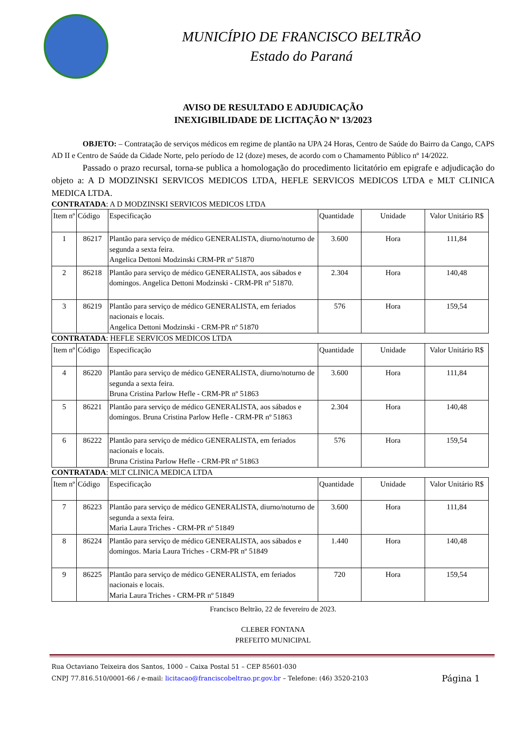MUNICÍPIO DE FRANCISCO BELTRÃO
Estado do Paraná
AVISO DE RESULTADO E ADJUDICAÇÃO
INEXIGIBILIDADE DE LICITAÇÃO Nº 13/2023
OBJETO: – Contratação de serviços médicos em regime de plantão na UPA 24 Horas, Centro de Saúde do Bairro da Cango, CAPS AD II e Centro de Saúde da Cidade Norte, pelo período de 12 (doze) meses, de acordo com o Chamamento Público nº 14/2022.
Passado o prazo recursal, torna-se publica a homologação do procedimento licitatório em epigrafe e adjudicação do objeto a: A D MODZINSKI SERVICOS MEDICOS LTDA, HEFLE SERVICOS MEDICOS LTDA e MLT CLINICA MEDICA LTDA.
CONTRATADA: A D MODZINSKI SERVICOS MEDICOS LTDA
| Item nº | Código | Especificação | Quantidade | Unidade | Valor Unitário R$ |
| 1 | 86217 | Plantão para serviço de médico GENERALISTA, diurno/noturno de segunda a sexta feira. Angelica Dettoni Modzinski CRM-PR nº 51870 | 3.600 | Hora | 111,84 |
| 2 | 86218 | Plantão para serviço de médico GENERALISTA, aos sábados e domingos. Angelica Dettoni Modzinski - CRM-PR nº 51870. | 2.304 | Hora | 140,48 |
| 3 | 86219 | Plantão para serviço de médico GENERALISTA, em feriados nacionais e locais. Angelica Dettoni Modzinski - CRM-PR nº 51870 | 576 | Hora | 159,54 |
CONTRATADA: HEFLE SERVICOS MEDICOS LTDA
| Item nº | Código | Especificação | Quantidade | Unidade | Valor Unitário R$ |
| 4 | 86220 | Plantão para serviço de médico GENERALISTA, diurno/noturno de segunda a sexta feira. Bruna Cristina Parlow Hefle - CRM-PR nº 51863 | 3.600 | Hora | 111,84 |
| 5 | 86221 | Plantão para serviço de médico GENERALISTA, aos sábados e domingos. Bruna Cristina Parlow Hefle - CRM-PR nº 51863 | 2.304 | Hora | 140,48 |
| 6 | 86222 | Plantão para serviço de médico GENERALISTA, em feriados nacionais e locais. Bruna Cristina Parlow Hefle - CRM-PR nº 51863 | 576 | Hora | 159,54 |
CONTRATADA: MLT CLINICA MEDICA LTDA
| Item nº | Código | Especificação | Quantidade | Unidade | Valor Unitário R$ |
| 7 | 86223 | Plantão para serviço de médico GENERALISTA, diurno/noturno de segunda a sexta feira. Maria Laura Triches - CRM-PR nº 51849 | 3.600 | Hora | 111,84 |
| 8 | 86224 | Plantão para serviço de médico GENERALISTA, aos sábados e domingos. Maria Laura Triches - CRM-PR nº 51849 | 1.440 | Hora | 140,48 |
| 9 | 86225 | Plantão para serviço de médico GENERALISTA, em feriados nacionais e locais. Maria Laura Triches - CRM-PR nº 51849 | 720 | Hora | 159,54 |
Francisco Beltrão, 22 de fevereiro de 2023.
CLEBER FONTANA
PREFEITO MUNICIPAL
Rua Octaviano Teixeira dos Santos, 1000 – Caixa Postal 51 – CEP 85601-030
CNPJ 77.816.510/0001-66 / e-mail: licitacao@franciscobeltrao.pr.gov.br – Telefone: (46) 3520-2103 Página 1